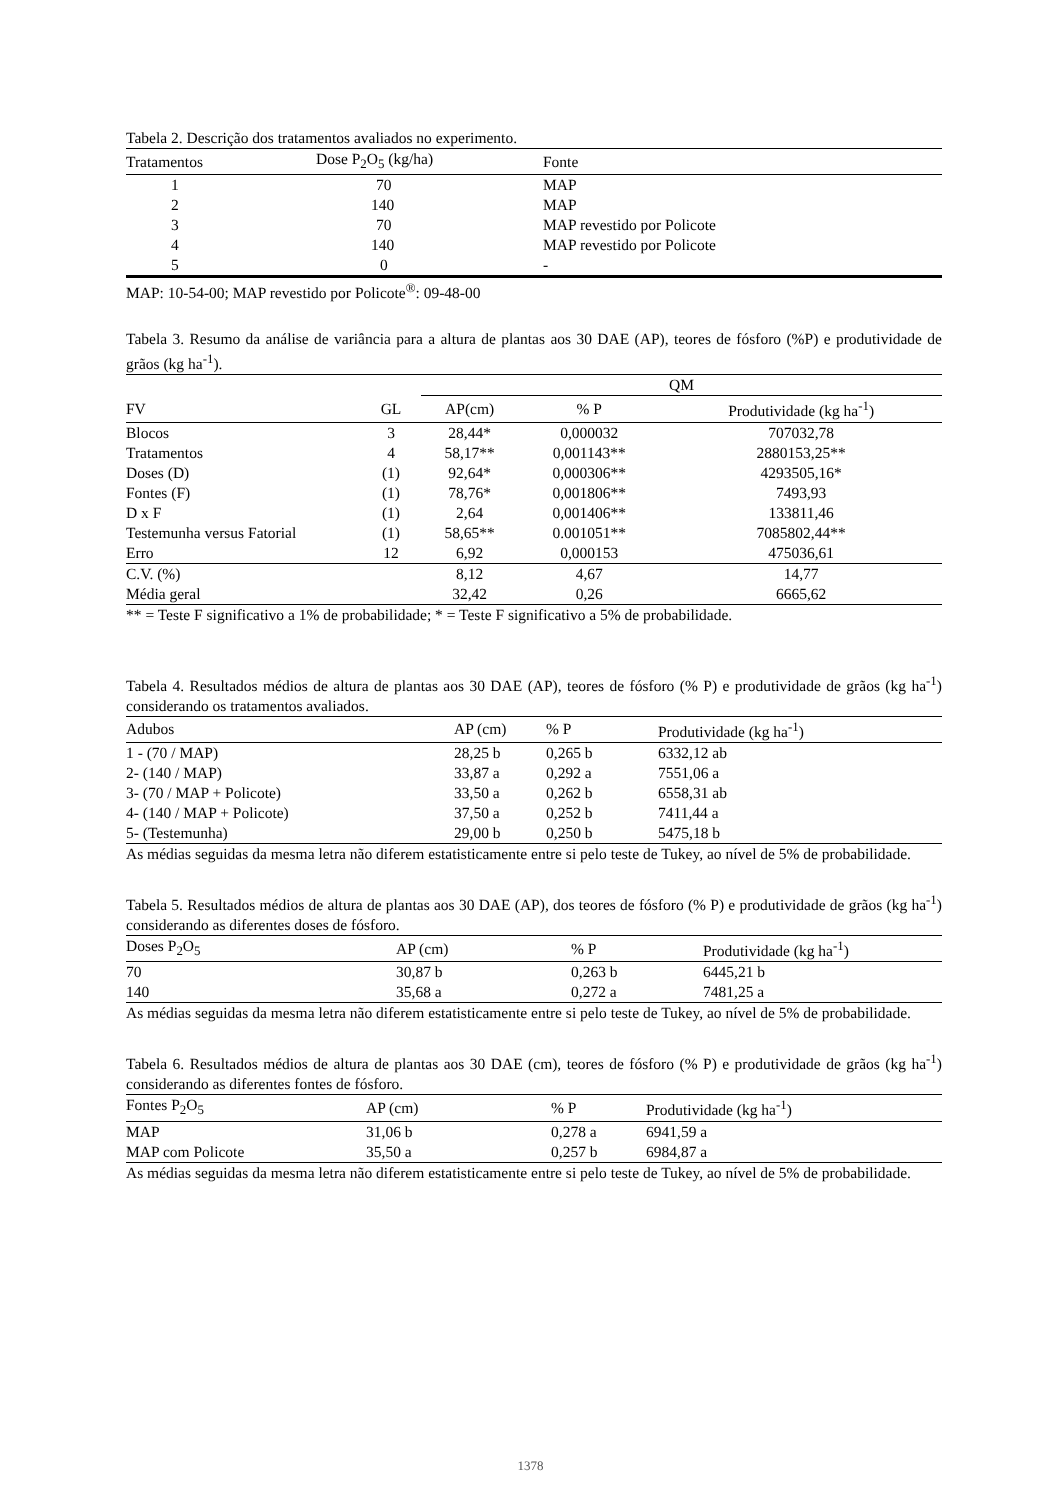Tabela 2. Descrição dos tratamentos avaliados no experimento.
| Tratamentos | Dose P<sub>2</sub>O<sub>5</sub> (kg/ha) | Fonte |
| --- | --- | --- |
| 1 | 70 | MAP |
| 2 | 140 | MAP |
| 3 | 70 | MAP revestido por Policote |
| 4 | 140 | MAP revestido por Policote |
| 5 | 0 | - |
MAP: 10-54-00; MAP revestido por Policote<sup>®</sup>: 09-48-00
Tabela 3. Resumo da análise de variância para a altura de plantas aos 30 DAE (AP), teores de fósforo (%P) e produtividade de grãos (kg ha<sup>-1</sup>).
| | | QM | | |
| FV | GL | AP(cm) | % P | Produtividade (kg ha<sup>-1</sup>) |
| Blocos | 3 | 28,44* | 0,000032 | 707032,78 |
| Tratamentos | 4 | 58,17** | 0,001143** | 2880153,25** |
| Doses (D) | (1) | 92,64* | 0,000306** | 4293505,16* |
| Fontes (F) | (1) | 78,76* | 0,001806** | 7493,93 |
| D x F | (1) | 2,64 | 0,001406** | 133811,46 |
| Testemunha versus Fatorial | (1) | 58,65** | 0.001051** | 7085802,44** |
| Erro | 12 | 6,92 | 0,000153 | 475036,61 |
| C.V. (%) | | 8,12 | 4,67 | 14,77 |
| Média geral | | 32,42 | 0,26 | 6665,62 |
** = Teste F significativo a 1% de probabilidade; * = Teste F significativo a 5% de probabilidade.
Tabela 4. Resultados médios de altura de plantas aos 30 DAE (AP), teores de fósforo (% P) e produtividade de grãos (kg ha<sup>-1</sup>) considerando os tratamentos avaliados.
| Adubos | AP (cm) | % P | Produtividade (kg ha<sup>-1</sup>) |
| --- | --- | --- | --- |
| 1 - (70 / MAP) | 28,25 b | 0,265 b | 6332,12 ab |
| 2- (140 / MAP) | 33,87 a | 0,292 a | 7551,06 a |
| 3- (70 / MAP + Policote) | 33,50 a | 0,262 b | 6558,31 ab |
| 4- (140 / MAP + Policote) | 37,50 a | 0,252 b | 7411,44 a |
| 5- (Testemunha) | 29,00 b | 0,250 b | 5475,18 b |
As médias seguidas da mesma letra não diferem estatisticamente entre si pelo teste de Tukey, ao nível de 5% de probabilidade.
Tabela 5. Resultados médios de altura de plantas aos 30 DAE (AP), dos teores de fósforo (% P) e produtividade de grãos (kg ha<sup>-1</sup>) considerando as diferentes doses de fósforo.
| Doses P<sub>2</sub>O<sub>5</sub> | AP (cm) | % P | Produtividade (kg ha<sup>-1</sup>) |
| --- | --- | --- | --- |
| 70 | 30,87 b | 0,263 b | 6445,21 b |
| 140 | 35,68 a | 0,272 a | 7481,25 a |
As médias seguidas da mesma letra não diferem estatisticamente entre si pelo teste de Tukey, ao nível de 5% de probabilidade.
Tabela 6. Resultados médios de altura de plantas aos 30 DAE (cm), teores de fósforo (% P) e produtividade de grãos (kg ha<sup>-1</sup>) considerando as diferentes fontes de fósforo.
| Fontes P<sub>2</sub>O<sub>5</sub> | AP (cm) | % P | Produtividade (kg ha<sup>-1</sup>) |
| --- | --- | --- | --- |
| MAP | 31,06 b | 0,278 a | 6941,59 a |
| MAP com Policote | 35,50 a | 0,257 b | 6984,87 a |
As médias seguidas da mesma letra não diferem estatisticamente entre si pelo teste de Tukey, ao nível de 5% de probabilidade.
1378